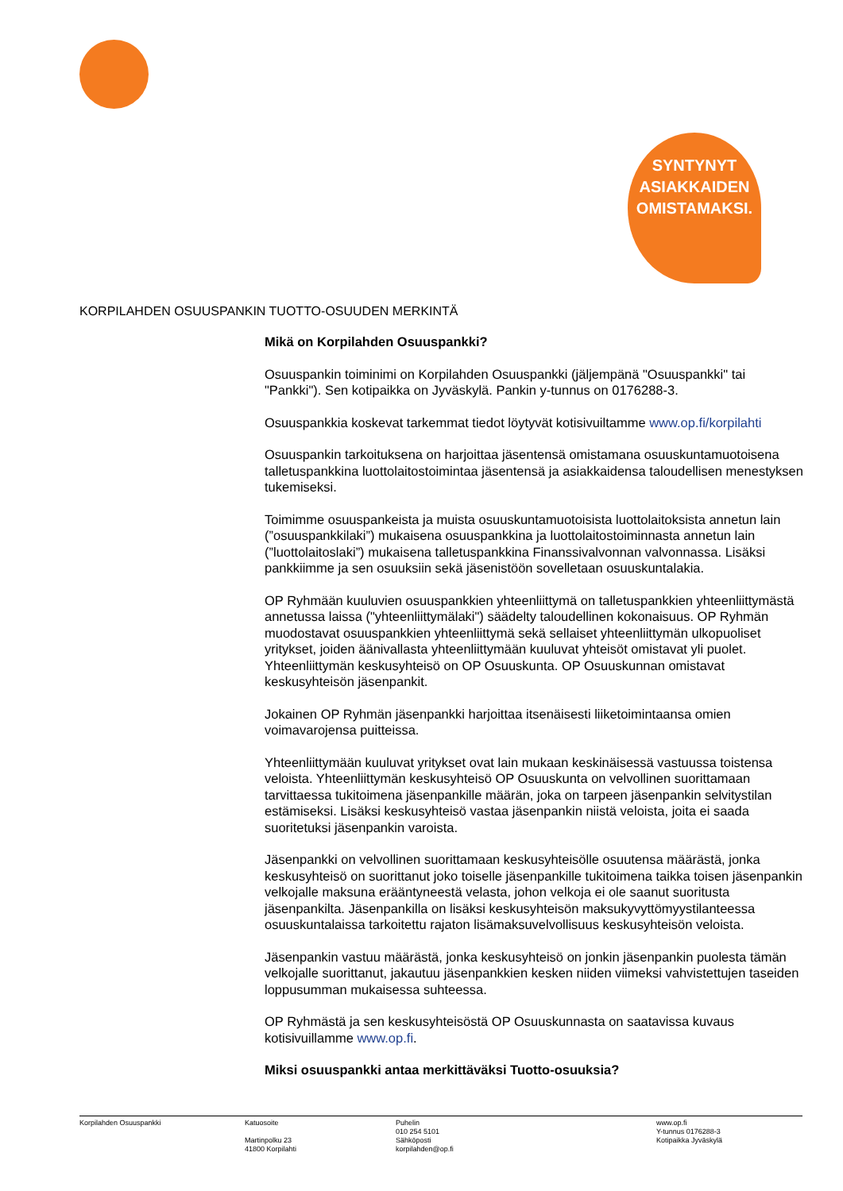SYNTYNYT
ASIAKKAIDEN
OMISTAMAKSI.
KORPILAHDEN OSUUSPANKIN TUOTTO-OSUUDEN MERKINTÄ
Mikä on Korpilahden Osuuspankki?
Osuuspankin toiminimi on Korpilahden Osuuspankki (jäljempänä "Osuuspankki" tai "Pankki"). Sen kotipaikka on Jyväskylä. Pankin y-tunnus on 0176288-3.
Osuuspankkia koskevat tarkemmat tiedot löytyvät kotisivuiltamme www.op.fi/korpilahti
Osuuspankin tarkoituksena on harjoittaa jäsentensä omistamana osuuskuntamuotoisena talletuspankkina luottolaitostoimintaa jäsentensä ja asiakkaidensa taloudellisen menestyksen tukemiseksi.
Toimimme osuuspankeista ja muista osuuskuntamuotoisista luottolaitoksista annetun lain (”osuuspankkilaki”) mukaisena osuuspankkina ja luottolaitostoiminnasta annetun lain (”luottolaitoslaki”) mukaisena talletuspankkina Finanssivalvonnan valvonnassa. Lisäksi pankkiimme ja sen osuuksiin sekä jäsenistöön sovelletaan osuuskuntalakia.
OP Ryhmään kuuluvien osuuspankkien yhteenliittymä on talletuspankkien yhteenliittymästä annetussa laissa ("yhteenliittymälaki") säädelty taloudellinen kokonaisuus. OP Ryhmän muodostavat osuuspankkien yhteenliittymä sekä sellaiset yhteenliittymän ulkopuoliset yritykset, joiden äänivallasta yhteenliittymään kuuluvat yhteisöt omistavat yli puolet. Yhteenliittymän keskusyhteisö on OP Osuuskunta. OP Osuuskunnan omistavat keskusyhteisön jäsenpankit.
Jokainen OP Ryhmän jäsenpankki harjoittaa itsenäisesti liiketoimintaansa omien voimavarojensa puitteissa.
Yhteenliittymään kuuluvat yritykset ovat lain mukaan keskinäisessä vastuussa toistensa veloista. Yhteenliittymän keskusyhteisö OP Osuuskunta on velvollinen suorittamaan tarvittaessa tukitoimena jäsenpankille määrän, joka on tarpeen jäsenpankin selvitystilan estämiseksi. Lisäksi keskusyhteisö vastaa jäsenpankin niistä veloista, joita ei saada suoritetuksi jäsenpankin varoista.
Jäsenpankki on velvollinen suorittamaan keskusyhteisölle osuutensa määrästä, jonka keskusyhteisö on suorittanut joko toiselle jäsenpankille tukitoimena taikka toisen jäsenpankin velkojalle maksuna erääntyneestä velasta, johon velkoja ei ole saanut suoritusta jäsenpankilta. Jäsenpankilla on lisäksi keskusyhteisön maksukyvyttömyystilanteessa osuuskuntalaissa tarkoitettu rajaton lisämaksuvelvollisuus keskusyhteisön veloista.
Jäsenpankin vastuu määrästä, jonka keskusyhteisö on jonkin jäsenpankin puolesta tämän velkojalle suorittanut, jakautuu jäsenpankkien kesken niiden viimeksi vahvistettujen taseiden loppusumman mukaisessa suhteessa.
OP Ryhmästä ja sen keskusyhteisöstä OP Osuuskunnasta on saatavissa kuvaus kotisivuillamme www.op.fi.
Miksi osuuspankki antaa merkittäväksi Tuotto-osuuksia?
Korpilahden Osuuspankki Katuosoite
Martinpolku 23
41800 Korpilahti
Puhelin
010 254 5101
Sähköposti
korpilahden@op.fi
www.op.fi
Y-tunnus 0176288-3
Kotipaikka Jyväskylä